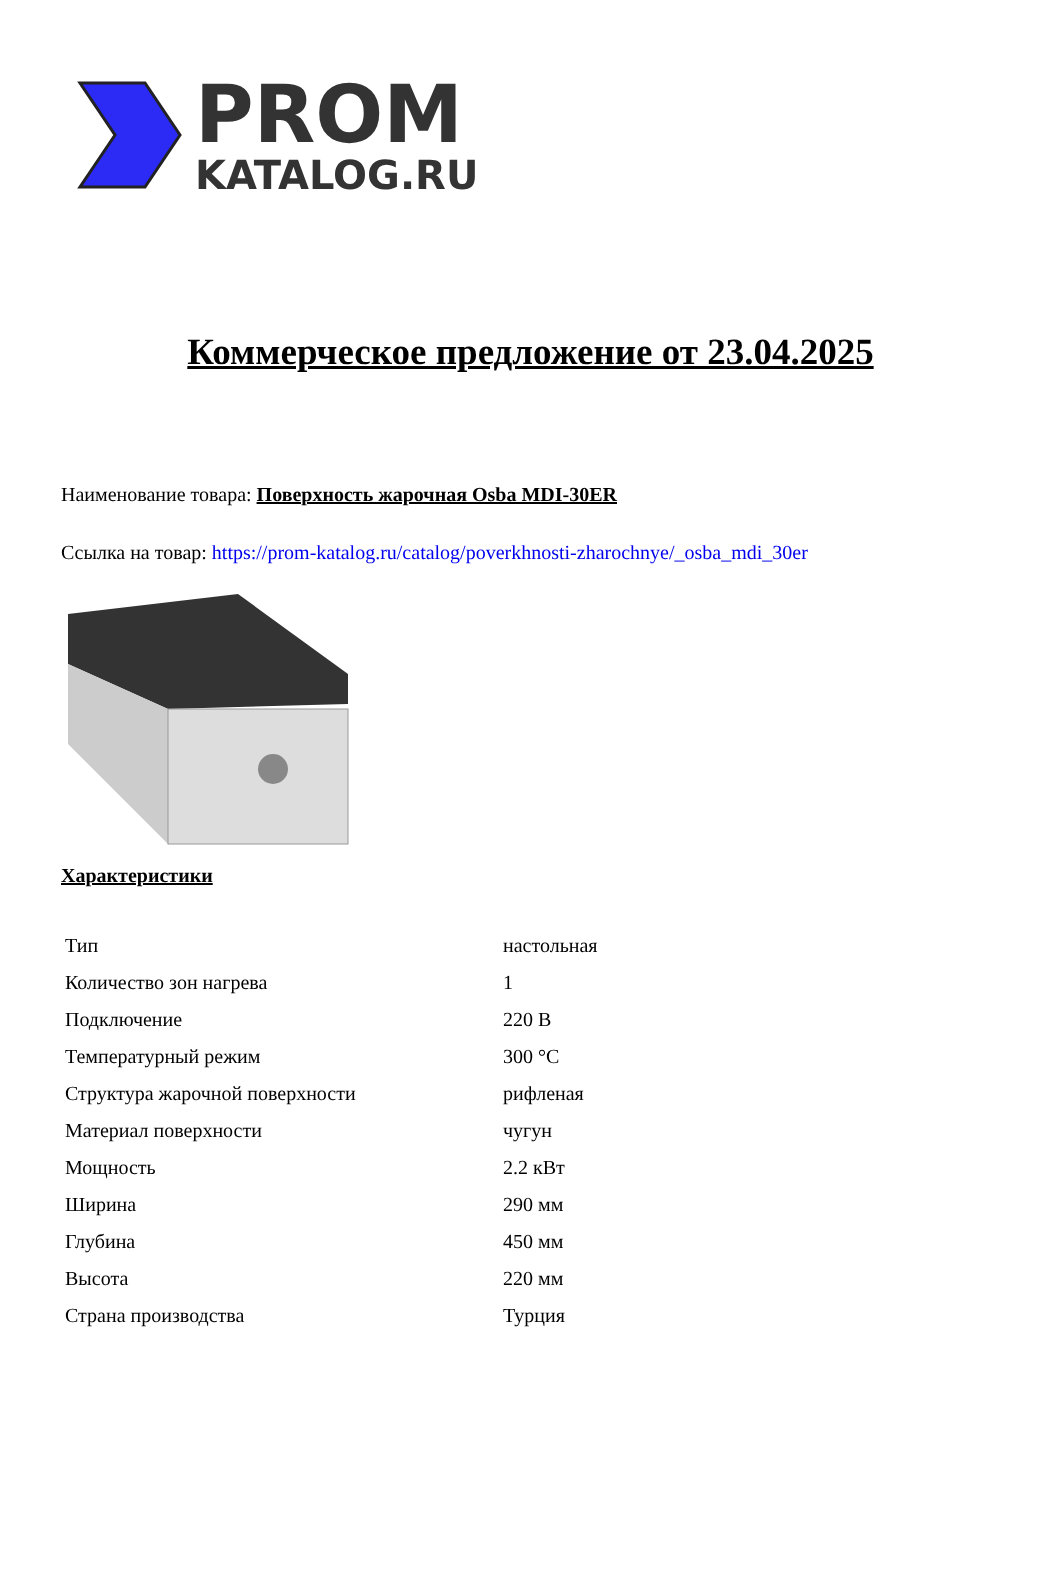PROM
KATALOG.RU
Коммерческое предложение от 23.04.2025
Наименование товара: Поверхность жарочная Osba MDI-30ER
Ссылка на товар: https://prom-katalog.ru/catalog/poverkhnosti-zharochnye/_osba_mdi_30er
Характеристики
| Тип | настольная |
| Количество зон нагрева | 1 |
| Подключение | 220 В |
| Температурный режим | 300 °С |
| Структура жарочной поверхности | рифленая |
| Материал поверхности | чугун |
| Мощность | 2.2 кВт |
| Ширина | 290 мм |
| Глубина | 450 мм |
| Высота | 220 мм |
| Страна производства | Турция |